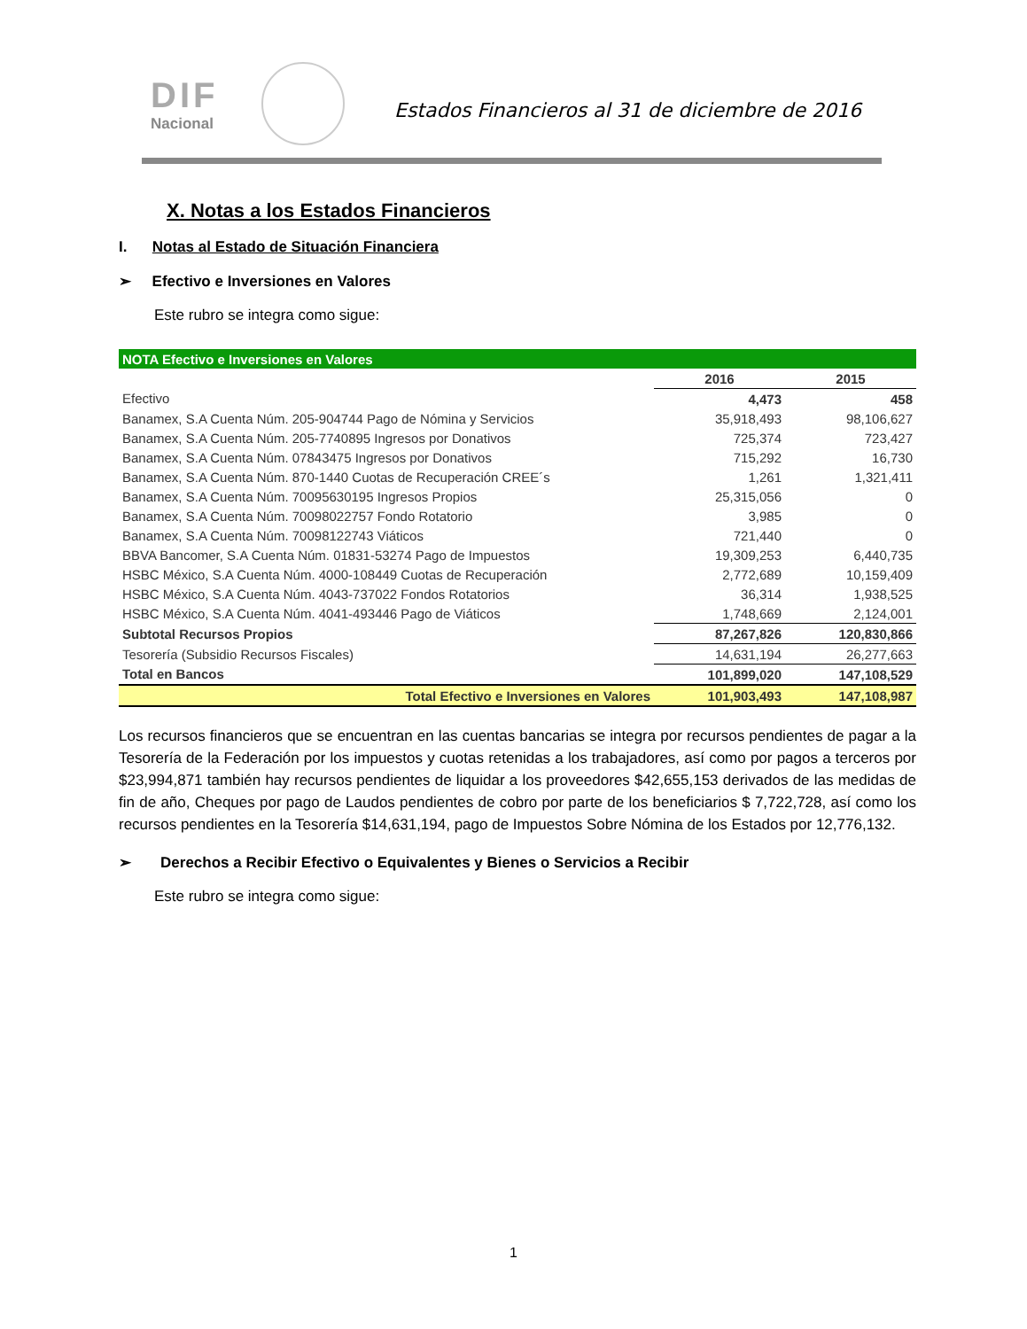DIF
Nacional
Estados Financieros al 31 de diciembre de 2016
X. Notas a los Estados Financieros
I. Notas al Estado de Situación Financiera
➢ Efectivo e Inversiones en Valores
Este rubro se integra como sigue:
| NOTA Efectivo e Inversiones en Valores | | |
| | 2016 | 2015 |
| Efectivo | 4,473 | 458 |
| Banamex, S.A Cuenta Núm. 205-904744 Pago de Nómina y Servicios | 35,918,493 | 98,106,627 |
| Banamex, S.A Cuenta Núm. 205-7740895 Ingresos por Donativos | 725,374 | 723,427 |
| Banamex, S.A Cuenta Núm. 07843475 Ingresos por Donativos | 715,292 | 16,730 |
| Banamex, S.A Cuenta Núm. 870-1440 Cuotas de Recuperación CREE´s | 1,261 | 1,321,411 |
| Banamex, S.A Cuenta Núm. 70095630195 Ingresos Propios | 25,315,056 | 0 |
| Banamex, S.A Cuenta Núm. 70098022757 Fondo Rotatorio | 3,985 | 0 |
| Banamex, S.A Cuenta Núm. 70098122743 Viáticos | 721,440 | 0 |
| BBVA Bancomer, S.A Cuenta Núm. 01831-53274 Pago de Impuestos | 19,309,253 | 6,440,735 |
| HSBC México, S.A Cuenta Núm. 4000-108449 Cuotas de Recuperación | 2,772,689 | 10,159,409 |
| HSBC México, S.A Cuenta Núm. 4043-737022 Fondos Rotatorios | 36,314 | 1,938,525 |
| HSBC México, S.A Cuenta Núm. 4041-493446 Pago de Viáticos | 1,748,669 | 2,124,001 |
| Subtotal Recursos Propios | 87,267,826 | 120,830,866 |
| Tesorería (Subsidio Recursos Fiscales) | 14,631,194 | 26,277,663 |
| Total en Bancos | 101,899,020 | 147,108,529 |
| Total Efectivo e Inversiones en Valores | 101,903,493 | 147,108,987 |
Los recursos financieros que se encuentran en las cuentas bancarias se integra por recursos pendientes de pagar a la Tesorería de la Federación por los impuestos y cuotas retenidas a los trabajadores, así como por pagos a terceros por $23,994,871 también hay recursos pendientes de liquidar a los proveedores $42,655,153 derivados de las medidas de fin de año, Cheques por pago de Laudos pendientes de cobro por parte de los beneficiarios $ 7,722,728, así como los recursos pendientes en la Tesorería $14,631,194, pago de Impuestos Sobre Nómina de los Estados por 12,776,132.
➢ Derechos a Recibir Efectivo o Equivalentes y Bienes o Servicios a Recibir
Este rubro se integra como sigue:
1